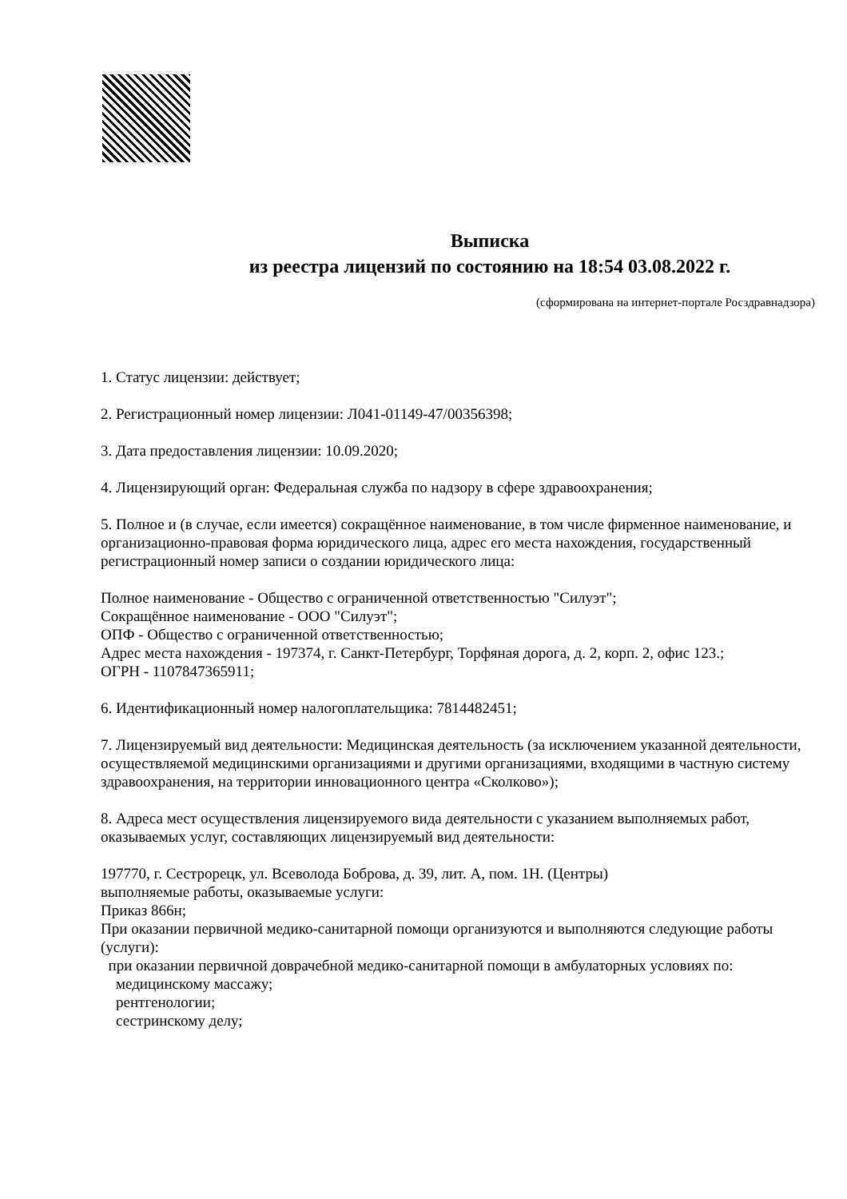Выписка
из реестра лицензий по состоянию на 18:54 03.08.2022 г.
(сформирована на интернет-портале Росздравнадзора)
1. Статус лицензии: действует;
2. Регистрационный номер лицензии: Л041-01149-47/00356398;
3. Дата предоставления лицензии: 10.09.2020;
4. Лицензирующий орган: Федеральная служба по надзору в сфере здравоохранения;
5. Полное и (в случае, если имеется) сокращённое наименование, в том числе фирменное наименование, и организационно-правовая форма юридического лица, адрес его места нахождения, государственный регистрационный номер записи о создании юридического лица:
Полное наименование - Общество с ограниченной ответственностью "Силуэт";
Сокращённое наименование - ООО "Силуэт";
ОПФ - Общество с ограниченной ответственностью;
Адрес места нахождения - 197374, г. Санкт-Петербург, Торфяная дорога, д. 2, корп. 2, офис 123.;
ОГРН - 1107847365911;
6. Идентификационный номер налогоплательщика: 7814482451;
7. Лицензируемый вид деятельности: Медицинская деятельность (за исключением указанной деятельности, осуществляемой медицинскими организациями и другими организациями, входящими в частную систему здравоохранения, на территории инновационного центра «Сколково»);
8. Адреса мест осуществления лицензируемого вида деятельности с указанием выполняемых работ, оказываемых услуг, составляющих лицензируемый вид деятельности:
197770, г. Сестрорецк, ул. Всеволода Боброва, д. 39, лит. А, пом. 1Н. (Центры)
выполняемые работы, оказываемые услуги:
Приказ 866н;
При оказании первичной медико-санитарной помощи организуются и выполняются следующие работы (услуги):
при оказании первичной доврачебной медико-санитарной помощи в амбулаторных условиях по:
медицинскому массажу;
рентгенологии;
сестринскому делу;